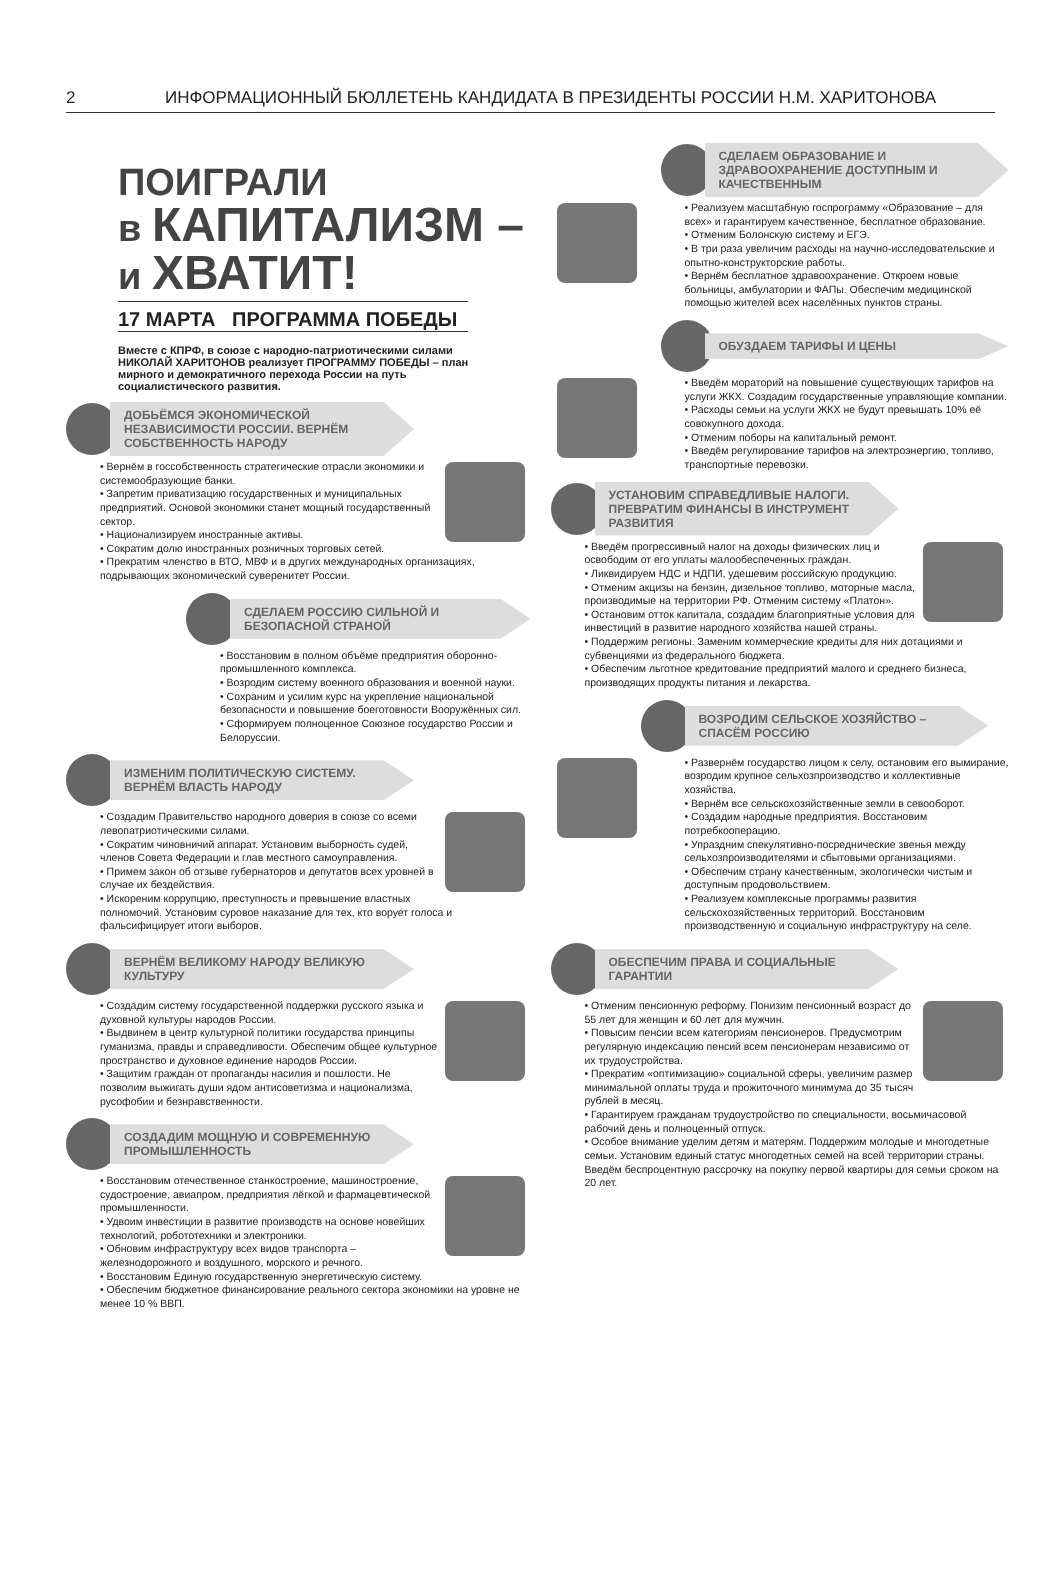2 ИНФОРМАЦИОННЫЙ БЮЛЛЕТЕНЬ КАНДИДАТА В ПРЕЗИДЕНТЫ РОССИИ Н.М. ХАРИТОНОВА
ПОИГРАЛИ
в КАПИТАЛИЗМ –
и ХВАТИТ!
17 МАРТА ПРОГРАММА ПОБЕДЫ
Вместе с КПРФ, в союзе с народно-патриотическими силами НИКОЛАЙ ХАРИТОНОВ реализует ПРОГРАММУ ПОБЕДЫ – план мирного и демократичного перехода России на путь социалистического развития.
ДОБЬЁМСЯ ЭКОНОМИЧЕСКОЙ НЕЗАВИСИМОСТИ РОССИИ. ВЕРНЁМ СОБСТВЕННОСТЬ НАРОДУ
• Вернём в госсобственность стратегические отрасли экономики и системообразующие банки.
• Запретим приватизацию государственных и муниципальных предприятий. Основой экономики станет мощный государственный сектор.
• Национализируем иностранные активы.
• Сократим долю иностранных розничных торговых сетей.
• Прекратим членство в ВТО, МВФ и в других международных организациях, подрывающих экономический суверенитет России.
СДЕЛАЕМ РОССИЮ СИЛЬНОЙ И БЕЗОПАСНОЙ СТРАНОЙ
• Восстановим в полном объёме предприятия оборонно-промышленного комплекса.
• Возродим систему военного образования и военной науки.
• Сохраним и усилим курс на укрепление национальной безопасности и повышение боеготовности Вооружённых сил.
• Сформируем полноценное Союзное государство России и Белоруссии.
ИЗМЕНИМ ПОЛИТИЧЕСКУЮ СИСТЕМУ. ВЕРНЁМ ВЛАСТЬ НАРОДУ
• Создадим Правительство народного доверия в союзе со всеми левопатриотическими силами.
• Сократим чиновничий аппарат. Установим выборность судей, членов Совета Федерации и глав местного самоуправления.
• Примем закон об отзыве губернаторов и депутатов всех уровней в случае их бездействия.
• Искореним коррупцию, преступность и превышение властных полномочий. Установим суровое наказание для тех, кто ворует голоса и фальсифицирует итоги выборов.
ВЕРНЁМ ВЕЛИКОМУ НАРОДУ ВЕЛИКУЮ КУЛЬТУРУ
• Создадим систему государственной поддержки русского языка и духовной культуры народов России.
• Выдвинем в центр культурной политики государства принципы гуманизма, правды и справедливости. Обеспечим общее культурное пространство и духовное единение народов России.
• Защитим граждан от пропаганды насилия и пошлости. Не позволим выжигать души ядом антисоветизма и национализма, русофобии и безнравственности.
СОЗДАДИМ МОЩНУЮ И СОВРЕМЕННУЮ ПРОМЫШЛЕННОСТЬ
• Восстановим отечественное станкостроение, машиностроение, судостроение, авиапром, предприятия лёгкой и фармацевтической промышленности.
• Удвоим инвестиции в развитие производств на основе новейших технологий, робототехники и электроники.
• Обновим инфраструктуру всех видов транспорта – железнодорожного и воздушного, морского и речного.
• Восстановим Единую государственную энергетическую систему.
• Обеспечим бюджетное финансирование реального сектора экономики на уровне не менее 10 % ВВП.
СДЕЛАЕМ ОБРАЗОВАНИЕ И ЗДРАВООХРАНЕНИЕ ДОСТУПНЫМ И КАЧЕСТВЕННЫМ
• Реализуем масштабную госпрограмму «Образование – для всех» и гарантируем качественное, бесплатное образование.
• Отменим Болонскую систему и ЕГЭ.
• В три раза увеличим расходы на научно-исследовательские и опытно-конструкторские работы.
• Вернём бесплатное здравоохранение. Откроем новые больницы, амбулатории и ФАПы. Обеспечим медицинской помощью жителей всех населённых пунктов страны.
ОБУЗДАЕМ ТАРИФЫ И ЦЕНЫ
• Введём мораторий на повышение существующих тарифов на услуги ЖКХ. Создадим государственные управляющие компании.
• Расходы семьи на услуги ЖКХ не будут превышать 10% её совокупного дохода.
• Отменим поборы на капитальный ремонт.
• Введём регулирование тарифов на электроэнергию, топливо, транспортные перевозки.
УСТАНОВИМ СПРАВЕДЛИВЫЕ НАЛОГИ. ПРЕВРАТИМ ФИНАНСЫ В ИНСТРУМЕНТ РАЗВИТИЯ
• Введём прогрессивный налог на доходы физических лиц и освободим от его уплаты малообеспеченных граждан.
• Ликвидируем НДС и НДПИ, удешевим российскую продукцию.
• Отменим акцизы на бензин, дизельное топливо, моторные масла, производимые на территории РФ. Отменим систему «Платон».
• Остановим отток капитала, создадим благоприятные условия для инвестиций в развитие народного хозяйства нашей страны.
• Поддержим регионы. Заменим коммерческие кредиты для них дотациями и субвенциями из федерального бюджета.
• Обеспечим льготное кредитование предприятий малого и среднего бизнеса, производящих продукты питания и лекарства.
ВОЗРОДИМ СЕЛЬСКОЕ ХОЗЯЙСТВО – СПАСЁМ РОССИЮ
• Развернём государство лицом к селу, остановим его вымирание, возродим крупное сельхозпроизводство и коллективные хозяйства.
• Вернём все сельскохозяйственные земли в севооборот.
• Создадим народные предприятия. Восстановим потребкооперацию.
• Упраздним спекулятивно-посреднические звенья между сельхозпроизводителями и сбытовыми организациями.
• Обеспечим страну качественным, экологически чистым и доступным продовольствием.
• Реализуем комплексные программы развития сельскохозяйственных территорий. Восстановим производственную и социальную инфраструктуру на селе.
ОБЕСПЕЧИМ ПРАВА И СОЦИАЛЬНЫЕ ГАРАНТИИ
• Отменим пенсионную реформу. Понизим пенсионный возраст до 55 лет для женщин и 60 лет для мужчин.
• Повысим пенсии всем категориям пенсионеров. Предусмотрим регулярную индексацию пенсий всем пенсионерам независимо от их трудоустройства.
• Прекратим «оптимизацию» социальной сферы, увеличим размер минимальной оплаты труда и прожиточного минимума до 35 тысяч рублей в месяц.
• Гарантируем гражданам трудоустройство по специальности, восьмичасовой рабочий день и полноценный отпуск.
• Особое внимание уделим детям и матерям. Поддержим молодые и многодетные семьи. Установим единый статус многодетных семей на всей территории страны. Введём беспроцентную рассрочку на покупку первой квартиры для семьи сроком на 20 лет.